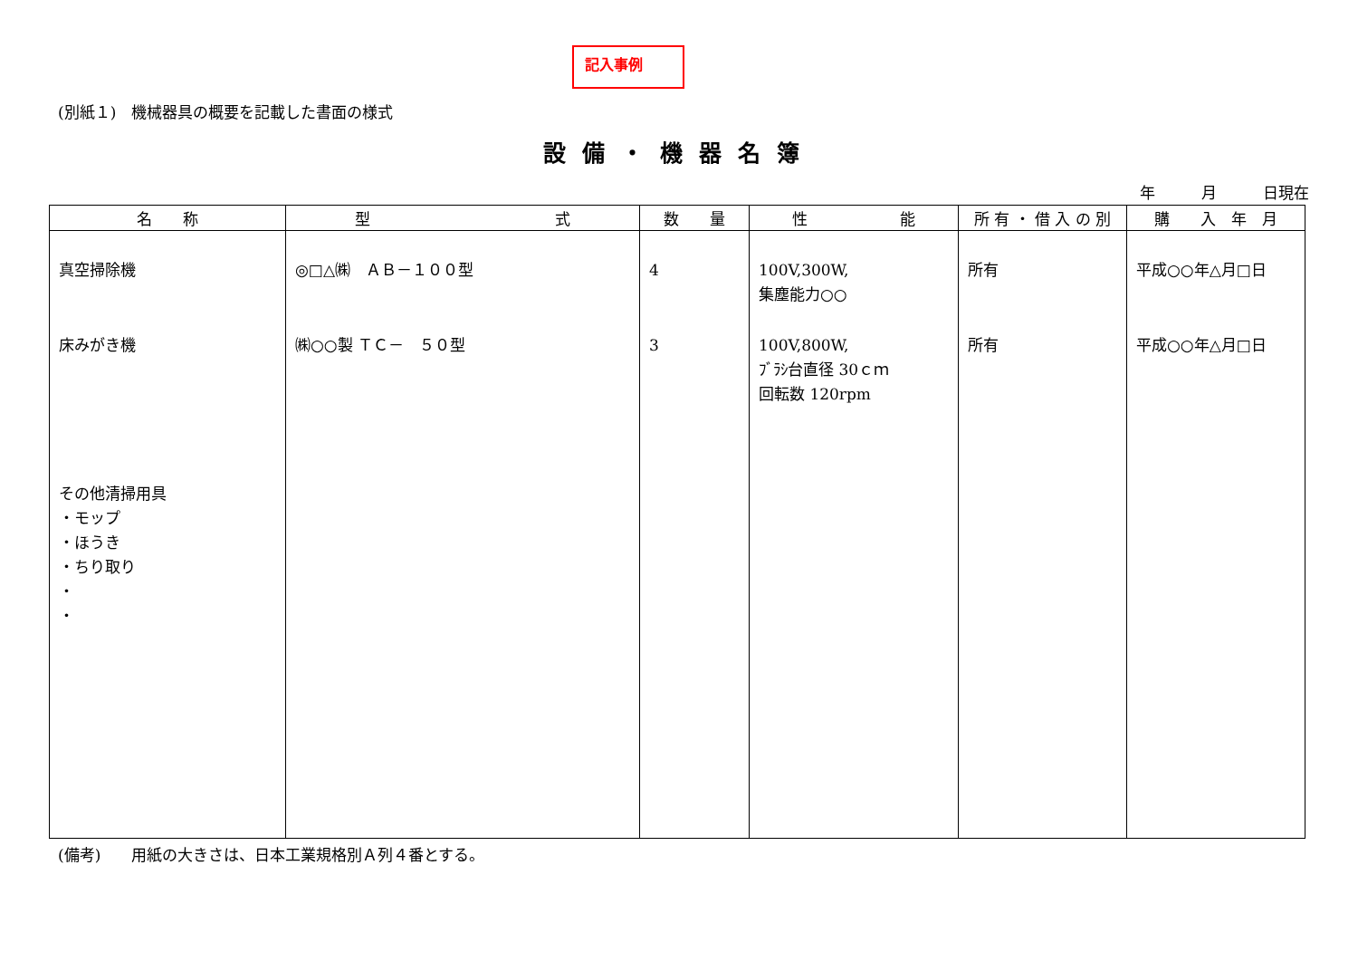記入事例
(別紙１)　機械器具の概要を記載した書面の様式
設備・機器名簿
年　　　月　　　日現在
| 名 称 | 型 式 | 数 量 | 性 能 | 所 有 ・ 借 入 の 別 | 購 入 年 月 |
| --- | --- | --- | --- | --- | --- |
| 真空掃除機 床みがき機 その他清掃用具 ・モップ ・ほうき ・ちり取り ・ ・ | ◎□△㈱ ＡＢ－１００型 ㈱○○製 ＴＣ－ ５０型 | 4 3 | 100V,300W, 集塵能力○○ 100V,800W, ﾌﾞﾗｼ台直径 30ｃｍ 回転数 120rpm | 所有 所有 | 平成○○年△月□日 平成○○年△月□日 |
(備考)　　用紙の大きさは、日本工業規格別Ａ列４番とする。